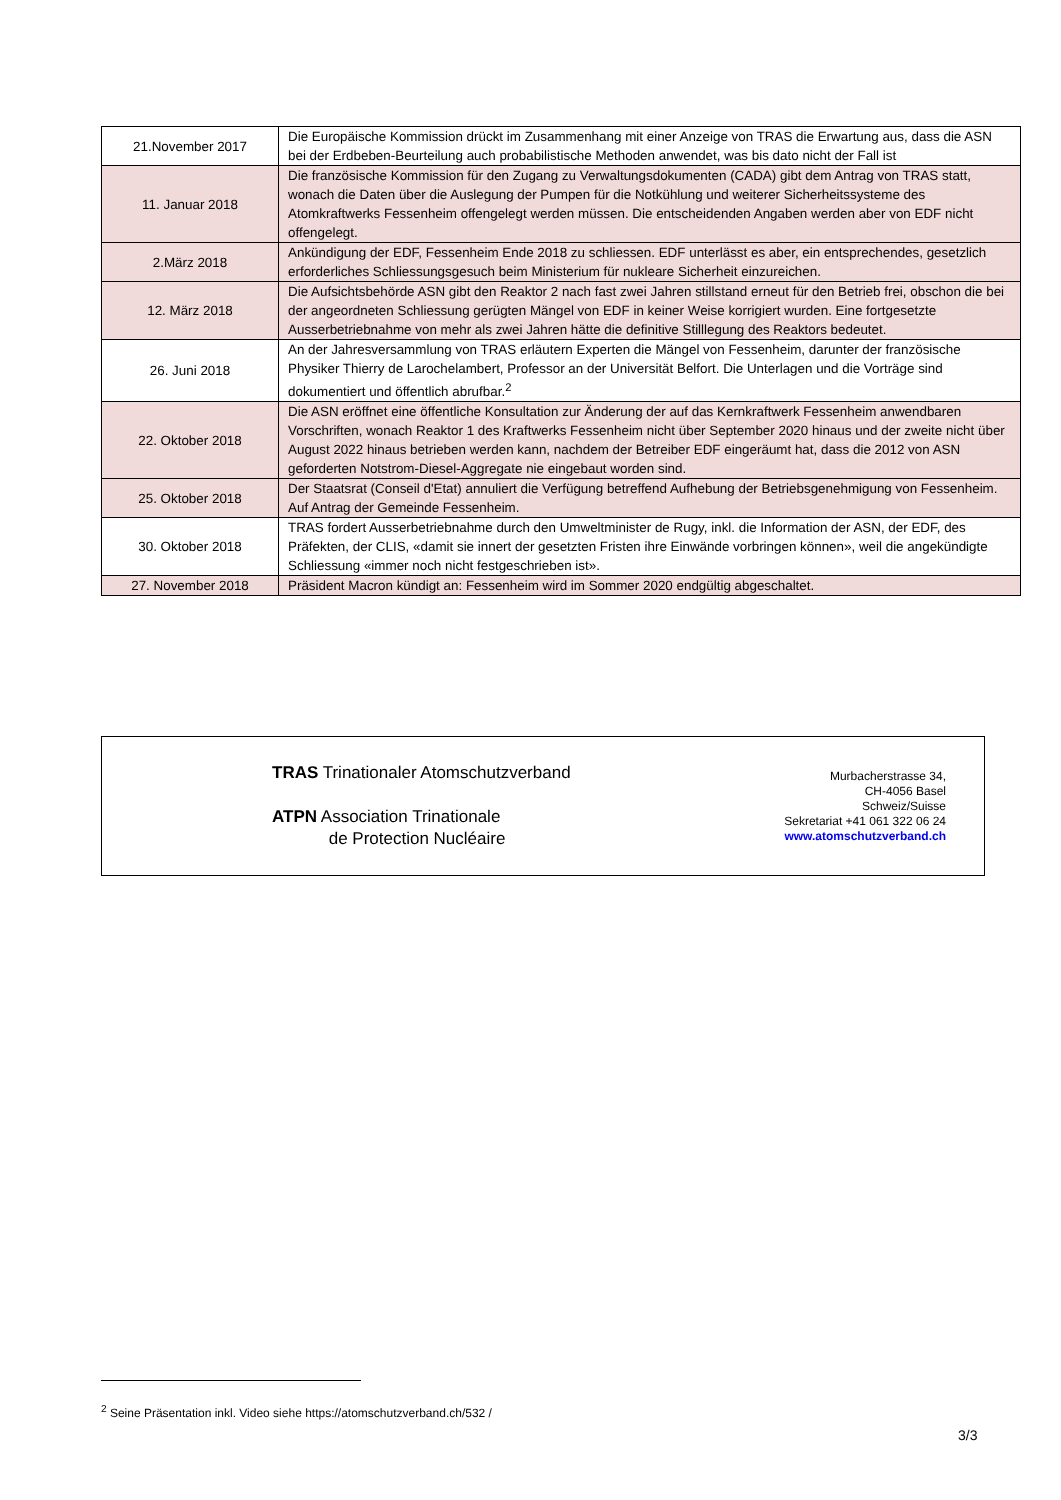| 21.November 2017 | Die Europäische Kommission drückt im Zusammenhang mit einer Anzeige von TRAS die Erwartung aus, dass die ASN bei der Erdbeben-Beurteilung auch probabilistische Methoden anwendet, was bis dato nicht der Fall ist |
| 11. Januar 2018 | Die französische Kommission für den Zugang zu Verwaltungsdokumenten (CADA) gibt dem Antrag von TRAS statt, wonach die Daten über die Auslegung der Pumpen für die Notkühlung und weiterer Sicherheitssysteme des Atomkraftwerks Fessenheim offengelegt werden müssen. Die entscheidenden Angaben werden aber von EDF nicht offengelegt. |
| 2.März 2018 | Ankündigung der EDF, Fessenheim Ende 2018 zu schliessen. EDF unterlässt es aber, ein entsprechendes, gesetzlich erforderliches Schliessungsgesuch beim Ministerium für nukleare Sicherheit einzureichen. |
| 12. März 2018 | Die Aufsichtsbehörde ASN gibt den Reaktor 2 nach fast zwei Jahren stillstand erneut für den Betrieb frei, obschon die bei der angeordneten Schliessung gerügten Mängel von EDF in keiner Weise korrigiert wurden. Eine fortgesetzte Ausserbetriebnahme von mehr als zwei Jahren hätte die definitive Stilllegung des Reaktors bedeutet. |
| 26. Juni 2018 | An der Jahresversammlung von TRAS erläutern Experten die Mängel von Fessenheim, darunter der französische Physiker Thierry de Larochelambert, Professor an der Universität Belfort. Die Unterlagen und die Vorträge sind dokumentiert und öffentlich abrufbar.<sup>2</sup> |
| 22. Oktober 2018 | Die ASN eröffnet eine öffentliche Konsultation zur Änderung der auf das Kernkraftwerk Fessenheim anwendbaren Vorschriften, wonach Reaktor 1 des Kraftwerks Fessenheim nicht über September 2020 hinaus und der zweite nicht über August 2022 hinaus betrieben werden kann, nachdem der Betreiber EDF eingeräumt hat, dass die 2012 von ASN geforderten Notstrom-Diesel-Aggregate nie eingebaut worden sind. |
| 25. Oktober 2018 | Der Staatsrat (Conseil d'Etat) annuliert die Verfügung betreffend Aufhebung der Betriebsgenehmigung von Fessenheim. Auf Antrag der Gemeinde Fessenheim. |
| 30. Oktober 2018 | TRAS fordert Ausserbetriebnahme durch den Umweltminister de Rugy, inkl. die Information der ASN, der EDF, des Präfekten, der CLIS, «damit sie innert der gesetzten Fristen ihre Einwände vorbringen können», weil die angekündigte Schliessung «immer noch nicht festgeschrieben ist». |
| 27. November 2018 | Präsident Macron kündigt an: Fessenheim wird im Sommer 2020 endgültig abgeschaltet. |
TRAS Trinationaler Atomschutzverband
ATPN Association Trinationale
de Protection Nucléaire
Murbacherstrasse 34,
CH-4056 Basel
Schweiz/Suisse
Sekretariat +41 061 322 06 24
www.atomschutzverband.ch
<sup>2</sup> Seine Präsentation inkl. Video siehe https://atomschutzverband.ch/532 /
3/3